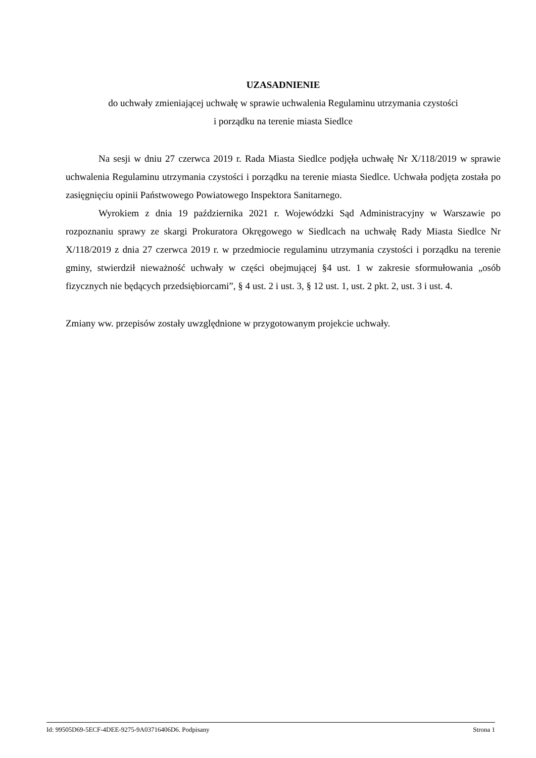UZASADNIENIE
do uchwały zmieniającej uchwałę w sprawie uchwalenia Regulaminu utrzymania czystości
i porządku na terenie miasta Siedlce
Na sesji w dniu 27 czerwca 2019 r. Rada Miasta Siedlce podjęła uchwałę Nr X/118/2019 w sprawie uchwalenia Regulaminu utrzymania czystości i porządku na terenie miasta Siedlce. Uchwała podjęta została po zasięgnięciu opinii Państwowego Powiatowego Inspektora Sanitarnego.
Wyrokiem z dnia 19 października 2021 r. Wojewódzki Sąd Administracyjny w Warszawie po rozpoznaniu sprawy ze skargi Prokuratora Okręgowego w Siedlcach na uchwałę Rady Miasta Siedlce Nr X/118/2019 z dnia 27 czerwca 2019 r. w przedmiocie regulaminu utrzymania czystości i porządku na terenie gminy, stwierdził nieważność uchwały w części obejmującej §4 ust. 1 w zakresie sformułowania „osób fizycznych nie będących przedsiębiorcami”, § 4 ust. 2 i ust. 3, § 12 ust. 1, ust. 2 pkt. 2, ust. 3 i ust. 4.
Zmiany ww. przepisów zostały uwzględnione w przygotowanym projekcie uchwały.
Id: 99505D69-5ECF-4DEE-9275-9A03716406D6. Podpisany Strona 1